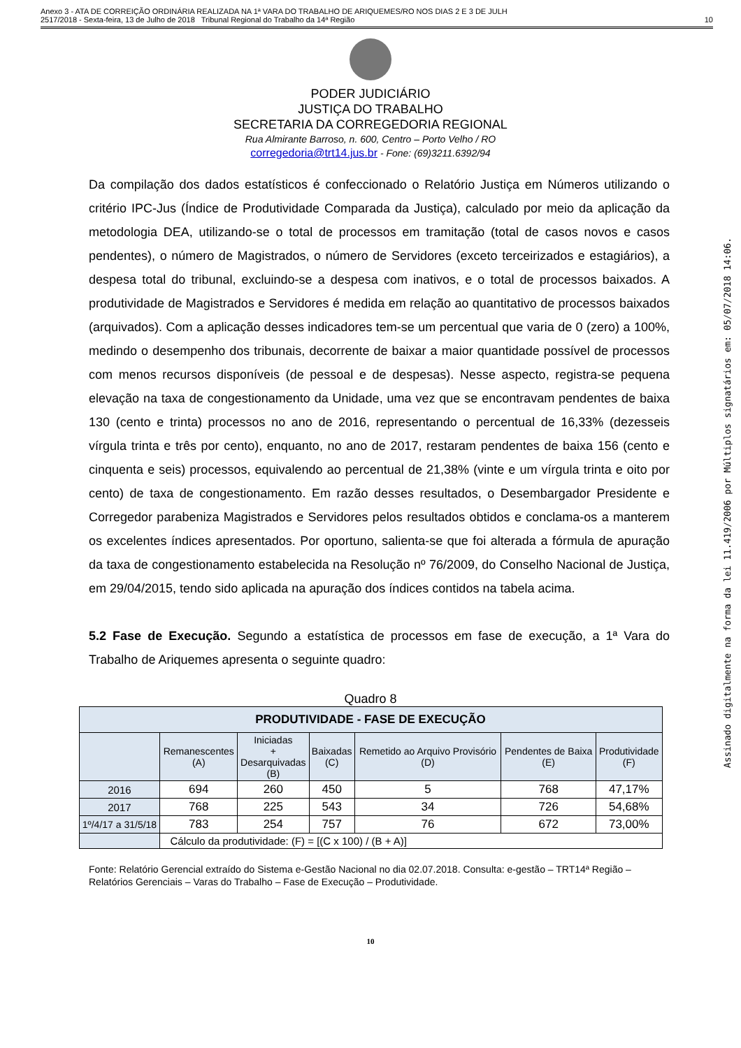Anexo 3 - ATA DE CORREIÇÃO ORDINÁRIA REALIZADA NA 1ª VARA DO TRABALHO DE ARIQUEMES/RO NOS DIAS 2 E 3 DE JULH
2517/2018 - Sexta-feira, 13 de Julho de 2018 Tribunal Regional do Trabalho da 14ª Região
10
PODER JUDICIÁRIO
JUSTIÇA DO TRABALHO
SECRETARIA DA CORREGEDORIA REGIONAL
Rua Almirante Barroso, n. 600, Centro – Porto Velho / RO
corregedoria@trt14.jus.br - Fone: (69)3211.6392/94
Da compilação dos dados estatísticos é confeccionado o Relatório Justiça em Números utilizando o critério IPC-Jus (Índice de Produtividade Comparada da Justiça), calculado por meio da aplicação da metodologia DEA, utilizando-se o total de processos em tramitação (total de casos novos e casos pendentes), o número de Magistrados, o número de Servidores (exceto terceirizados e estagiários), a despesa total do tribunal, excluindo-se a despesa com inativos, e o total de processos baixados. A produtividade de Magistrados e Servidores é medida em relação ao quantitativo de processos baixados (arquivados). Com a aplicação desses indicadores tem-se um percentual que varia de 0 (zero) a 100%, medindo o desempenho dos tribunais, decorrente de baixar a maior quantidade possível de processos com menos recursos disponíveis (de pessoal e de despesas). Nesse aspecto, registra-se pequena elevação na taxa de congestionamento da Unidade, uma vez que se encontravam pendentes de baixa 130 (cento e trinta) processos no ano de 2016, representando o percentual de 16,33% (dezesseis vírgula trinta e três por cento), enquanto, no ano de 2017, restaram pendentes de baixa 156 (cento e cinquenta e seis) processos, equivalendo ao percentual de 21,38% (vinte e um vírgula trinta e oito por cento) de taxa de congestionamento. Em razão desses resultados, o Desembargador Presidente e Corregedor parabeniza Magistrados e Servidores pelos resultados obtidos e conclama-os a manterem os excelentes índices apresentados. Por oportuno, salienta-se que foi alterada a fórmula de apuração da taxa de congestionamento estabelecida na Resolução nº 76/2009, do Conselho Nacional de Justiça, em 29/04/2015, tendo sido aplicada na apuração dos índices contidos na tabela acima.
5.2 Fase de Execução. Segundo a estatística de processos em fase de execução, a 1ª Vara do Trabalho de Ariquemes apresenta o seguinte quadro:
Quadro 8
| PRODUTIVIDADE - FASE DE EXECUÇÃO | | | | | | |
| --- | --- | --- | --- | --- | --- | --- |
| | Remanescentes (A) | Iniciadas + Desarquivadas (B) | Baixadas (C) | Remetido ao Arquivo Provisório (D) | Pendentes de Baixa (E) | Produtividade (F) |
| 2016 | 694 | 260 | 450 | 5 | 768 | 47,17% |
| 2017 | 768 | 225 | 543 | 34 | 726 | 54,68% |
| 1º/4/17 a 31/5/18 | 783 | 254 | 757 | 76 | 672 | 73,00% |
| | Cálculo da produtividade: (F) = [(C x 100) / (B + A)] | | | | | |
Fonte: Relatório Gerencial extraído do Sistema e-Gestão Nacional no dia 02.07.2018. Consulta: e-gestão – TRT14ª Região – Relatórios Gerenciais – Varas do Trabalho – Fase de Execução – Produtividade.
10
Assinado digitalmente na forma da lei 11.419/2006 por Múltiplos signatários em: 05/07/2018 14:06.